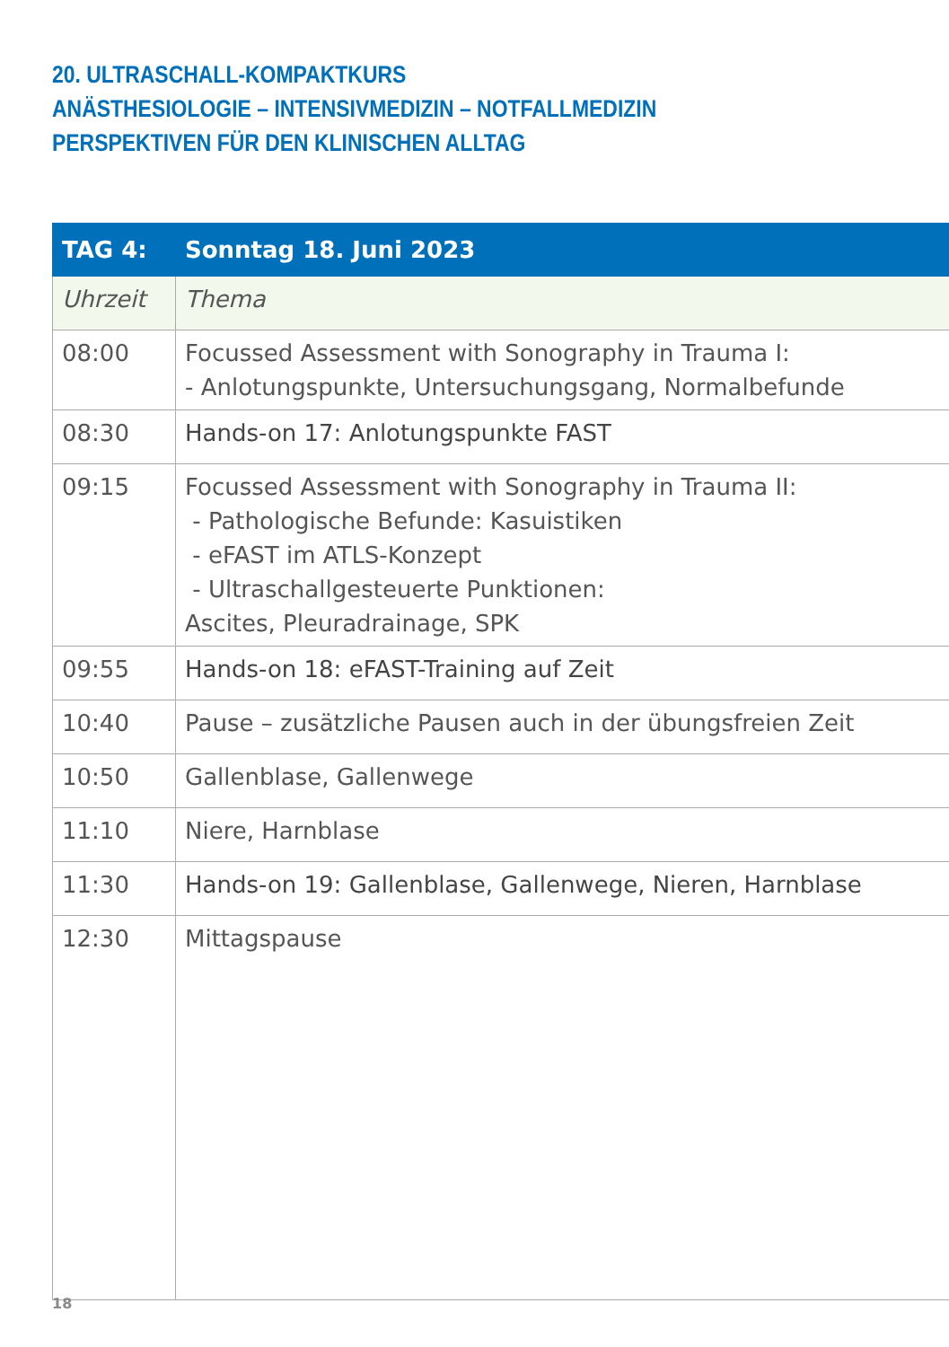20. ULTRASCHALL-KOMPAKTKURS
ANÄSTHESIOLOGIE – INTENSIVMEDIZIN – NOTFALLMEDIZIN
PERSPEKTIVEN FÜR DEN KLINISCHEN ALLTAG
| TAG 4: | Sonntag 18. Juni 2023 |
| --- | --- |
| Uhrzeit | Thema |
| 08:00 | Focussed Assessment with Sonography in Trauma I: - Anlotungspunkte, Untersuchungsgang, Normalbefunde |
| 08:30 | Hands-on 17: Anlotungspunkte FAST |
| 09:15 | Focussed Assessment with Sonography in Trauma II: - Pathologische Befunde: Kasuistiken - eFAST im ATLS-Konzept - Ultraschallgesteuerte Punktionen: Ascites, Pleuradrainage, SPK |
| 09:55 | Hands-on 18: eFAST-Training auf Zeit |
| 10:40 | Pause – zusätzliche Pausen auch in der übungsfreien Zeit |
| 10:50 | Gallenblase, Gallenwege |
| 11:10 | Niere, Harnblase |
| 11:30 | Hands-on 19: Gallenblase, Gallenwege, Nieren, Harnblase |
| 12:30 | Mittagspause |
18